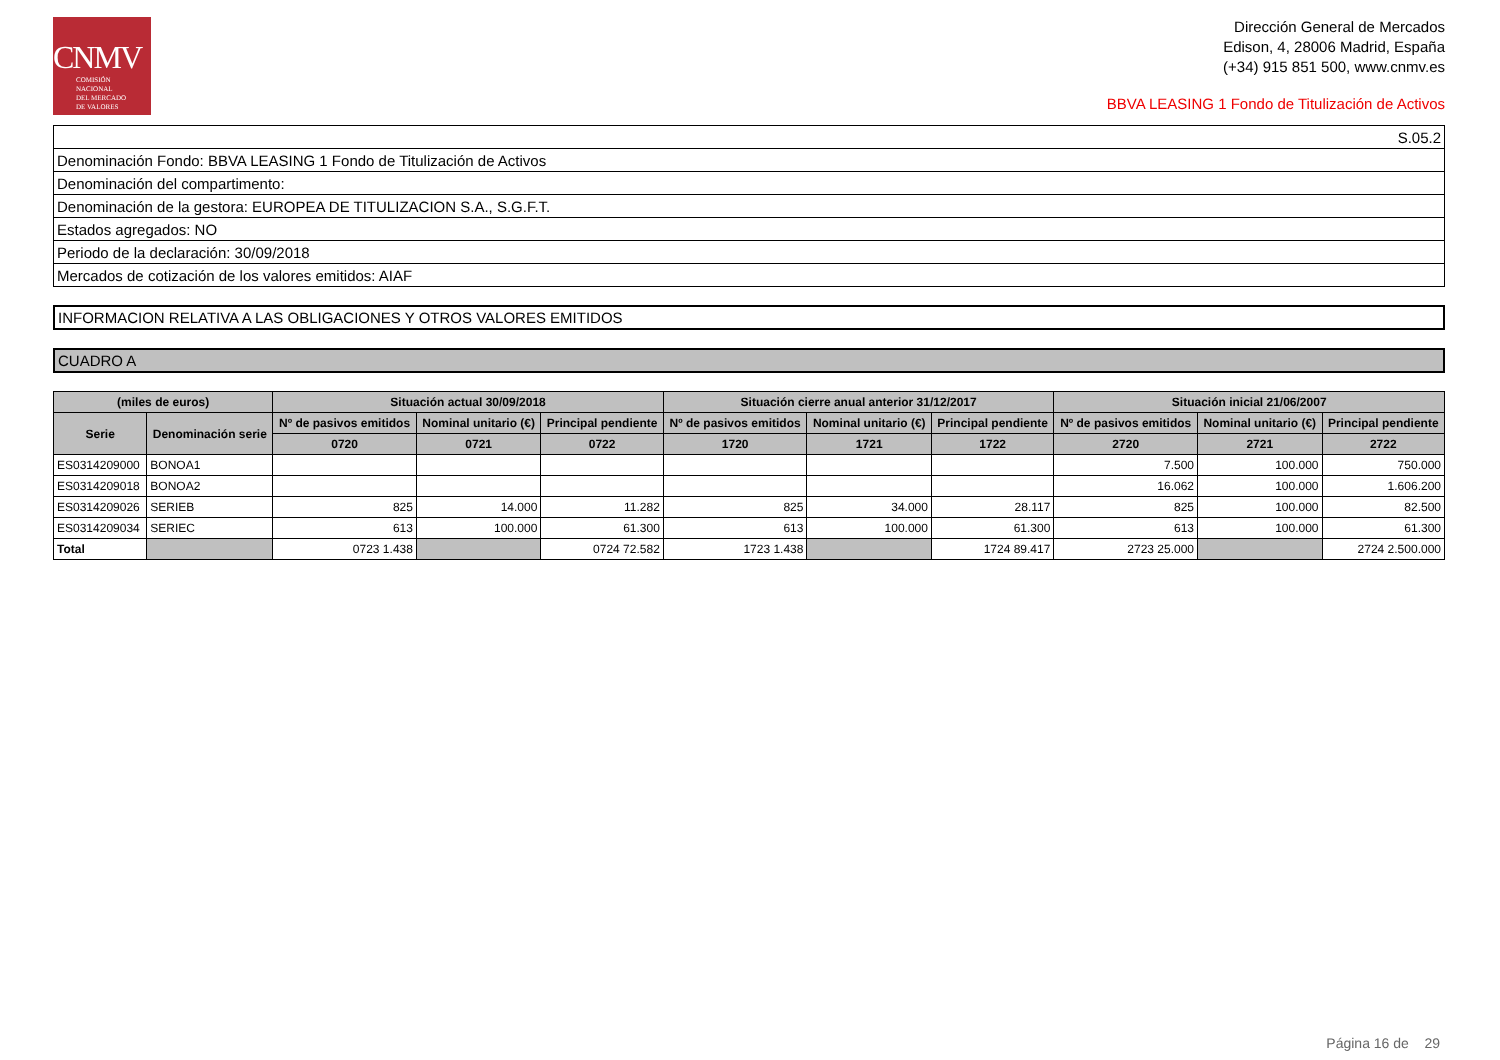CNMV
COMISIÓN
NACIONAL
DEL MERCADO
DE VALORES
Dirección General de Mercados
Edison, 4, 28006 Madrid, España
(+34) 915 851 500, www.cnmv.es
BBVA LEASING 1 Fondo de Titulización de Activos
| S.05.2 |
| Denominación Fondo: BBVA LEASING 1 Fondo de Titulización de Activos |
| Denominación del compartimento: |
| Denominación de la gestora: EUROPEA DE TITULIZACION S.A., S.G.F.T. |
| Estados agregados: NO |
| Periodo de la declaración: 30/09/2018 |
| Mercados de cotización de los valores emitidos: AIAF |
INFORMACION RELATIVA A LAS OBLIGACIONES Y OTROS VALORES EMITIDOS
CUADRO A
| (miles de euros) | | Situación actual 30/09/2018 | | | Situación cierre anual anterior 31/12/2017 | | | Situación inicial 21/06/2007 | | |
| --- | --- | --- | --- | --- | --- | --- | --- | --- | --- | --- |
| Serie | Denominación serie | Nº de pasivos emitidos | Nominal unitario (€) | Principal pendiente | Nº de pasivos emitidos | Nominal unitario (€) | Principal pendiente | Nº de pasivos emitidos | Nominal unitario (€) | Principal pendiente |
| | | 0720 | 0721 | 0722 | 1720 | 1721 | 1722 | 2720 | 2721 | 2722 |
| ES0314209000 | BONOA1 | | | | | | | 7.500 | 100.000 | 750.000 |
| ES0314209018 | BONOA2 | | | | | | | 16.062 | 100.000 | 1.606.200 |
| ES0314209026 | SERIEB | 825 | 14.000 | 11.282 | 825 | 34.000 | 28.117 | 825 | 100.000 | 82.500 |
| ES0314209034 | SERIEC | 613 | 100.000 | 61.300 | 613 | 100.000 | 61.300 | 613 | 100.000 | 61.300 |
| Total | | 0723 1.438 | | 0724 72.582 | 1723 1.438 | | 1724 89.417 | 2723 25.000 | | 2724 2.500.000 |
Página 16 de 29